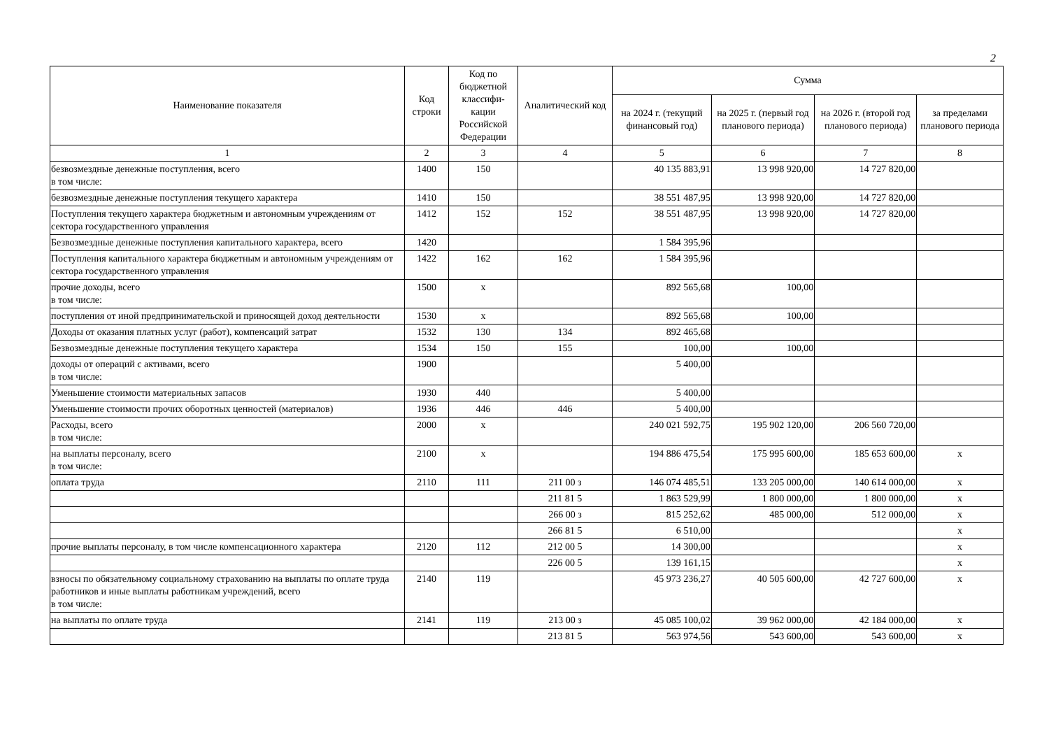2
| Наименование показателя | Код строки | Код по бюджетной классифи-кации Российской Федерации | Аналитический код | Сумма | | | |
| --- | --- | --- | --- | --- | --- | --- | --- |
| | | | | на 2024 г. (текущий финансовый год) | на 2025 г. (первый год планового периода) | на 2026 г. (второй год планового периода) | за пределами планового периода |
| 1 | 2 | 3 | 4 | 5 | 6 | 7 | 8 |
| безвозмездные денежные поступления, всего в том числе: | 1400 | 150 | | 40 135 883,91 | 13 998 920,00 | 14 727 820,00 | |
| безвозмездные денежные поступления текущего характера | 1410 | 150 | | 38 551 487,95 | 13 998 920,00 | 14 727 820,00 | |
| Поступления текущего характера бюджетным и автономным учреждениям от сектора государственного управления | 1412 | 152 | 152 | 38 551 487,95 | 13 998 920,00 | 14 727 820,00 | |
| Безвозмездные денежные поступления капитального характера, всего | 1420 | | | 1 584 395,96 | | | |
| Поступления капитального характера бюджетным и автономным учреждениям от сектора государственного управления | 1422 | 162 | 162 | 1 584 395,96 | | | |
| прочие доходы, всего в том числе: | 1500 | x | | 892 565,68 | 100,00 | | |
| поступления от иной предпринимательской и приносящей доход деятельности | 1530 | x | | 892 565,68 | 100,00 | | |
| Доходы от оказания платных услуг (работ), компенсаций затрат | 1532 | 130 | 134 | 892 465,68 | | | |
| Безвозмездные денежные поступления текущего характера | 1534 | 150 | 155 | 100,00 | 100,00 | | |
| доходы от операций с активами, всего в том числе: | 1900 | | | 5 400,00 | | | |
| Уменьшение стоимости материальных запасов | 1930 | 440 | | 5 400,00 | | | |
| Уменьшение стоимости прочих оборотных ценностей (материалов) | 1936 | 446 | 446 | 5 400,00 | | | |
| Расходы, всего в том числе: | 2000 | x | | 240 021 592,75 | 195 902 120,00 | 206 560 720,00 | |
| на выплаты персоналу, всего в том числе: | 2100 | x | | 194 886 475,54 | 175 995 600,00 | 185 653 600,00 | x |
| оплата труда | 2110 | 111 | 211 00 з | 146 074 485,51 | 133 205 000,00 | 140 614 000,00 | x |
| | | | 211 81 5 | 1 863 529,99 | 1 800 000,00 | 1 800 000,00 | x |
| | | | 266 00 з | 815 252,62 | 485 000,00 | 512 000,00 | x |
| | | | 266 81 5 | 6 510,00 | | | x |
| прочие выплаты персоналу, в том числе компенсационного характера | 2120 | 112 | 212 00 5 | 14 300,00 | | | x |
| | | | 226 00 5 | 139 161,15 | | | x |
| взносы по обязательному социальному страхованию на выплаты по оплате труда работников и иные выплаты работникам учреждений, всего в том числе: | 2140 | 119 | | 45 973 236,27 | 40 505 600,00 | 42 727 600,00 | x |
| на выплаты по оплате труда | 2141 | 119 | 213 00 з | 45 085 100,02 | 39 962 000,00 | 42 184 000,00 | x |
| | | | 213 81 5 | 563 974,56 | 543 600,00 | 543 600,00 | x |